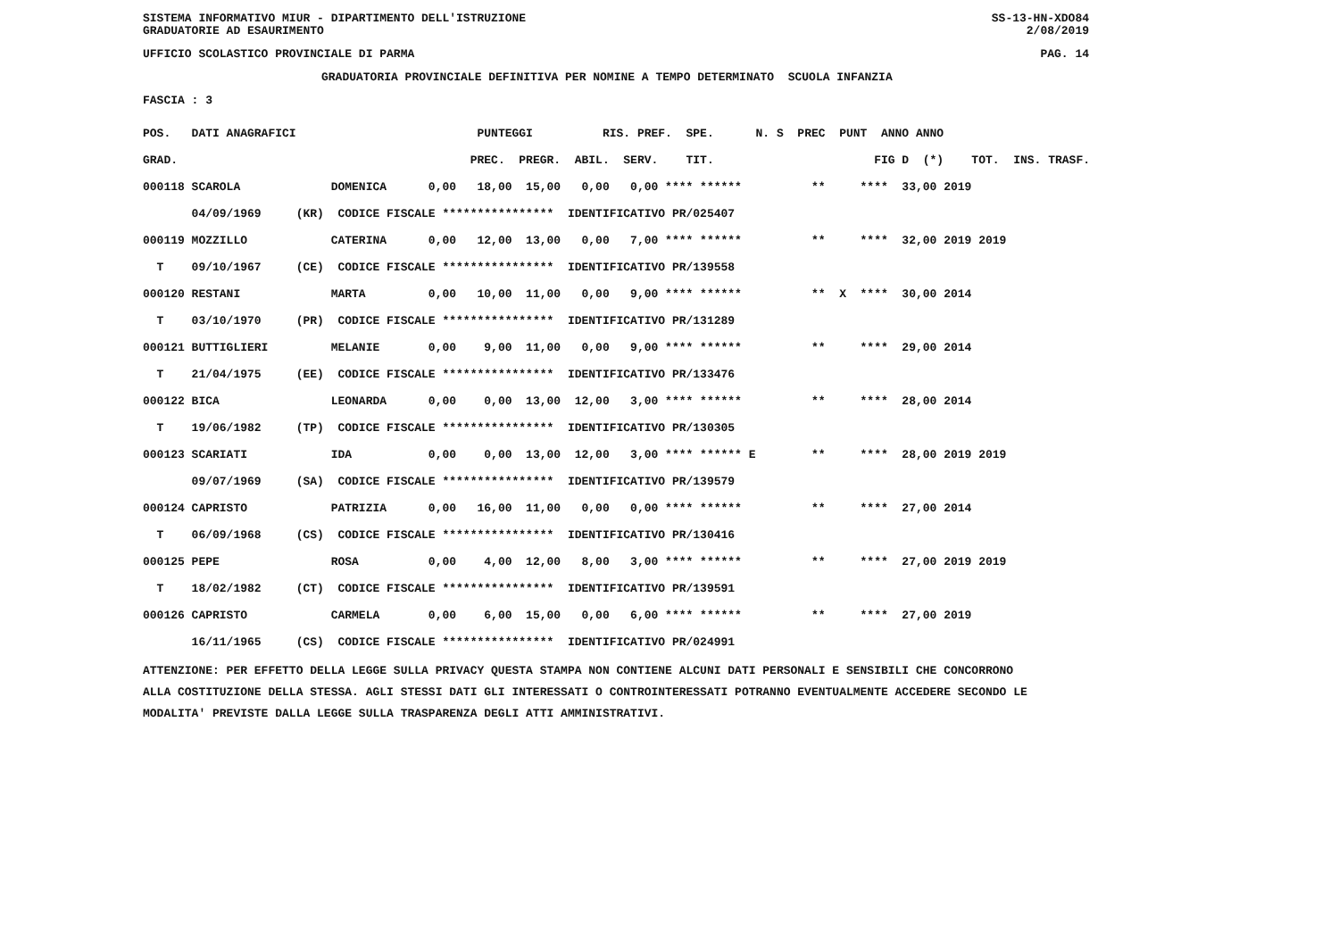SISTEMA INFORMATIVO MIUR - DIPARTIMENTO DELL'ISTRUZIONE SS-13-HN-XDO84
GRADUATORIE AD ESAURIMENTO 2/08/2019
UFFICIO SCOLASTICO PROVINCIALE DI PARMA PAG. 14
GRADUATORIA PROVINCIALE DEFINITIVA PER NOMINE A TEMPO DETERMINATO SCUOLA INFANZIA
FASCIA : 3
| POS. DATI ANAGRAFICI | PUNTEGGI RIS. PREF. SPE. N. S PREC PUNT ANNO ANNO |
| --- | --- |
| GRAD. | PREC. PREGR. ABIL. SERV. TIT. FIG D (*) TOT. INS. TRASF. |
| 000118 SCAROLA | DOMENICA 0,00 18,00 15,00 0,00 0,00 **** ****** ** **** 33,00 2019 |
| 04/09/1969 | (KR) CODICE FISCALE **************** IDENTIFICATIVO PR/025407 |
| 000119 MOZZILLO | CATERINA 0,00 12,00 13,00 0,00 7,00 **** ****** ** **** 32,00 2019 2019 |
| T 09/10/1967 | (CE) CODICE FISCALE **************** IDENTIFICATIVO PR/139558 |
| 000120 RESTANI | MARTA 0,00 10,00 11,00 0,00 9,00 **** ****** ** X **** 30,00 2014 |
| T 03/10/1970 | (PR) CODICE FISCALE **************** IDENTIFICATIVO PR/131289 |
| 000121 BUTTIGLIERI | MELANIE 0,00 9,00 11,00 0,00 9,00 **** ****** ** **** 29,00 2014 |
| T 21/04/1975 | (EE) CODICE FISCALE **************** IDENTIFICATIVO PR/133476 |
| 000122 BICA | LEONARDA 0,00 0,00 13,00 12,00 3,00 **** ****** ** **** 28,00 2014 |
| T 19/06/1982 | (TP) CODICE FISCALE **************** IDENTIFICATIVO PR/130305 |
| 000123 SCARIATI | IDA 0,00 0,00 13,00 12,00 3,00 **** ****** E ** **** 28,00 2019 2019 |
| 09/07/1969 | (SA) CODICE FISCALE **************** IDENTIFICATIVO PR/139579 |
| 000124 CAPRISTO | PATRIZIA 0,00 16,00 11,00 0,00 0,00 **** ****** ** **** 27,00 2014 |
| T 06/09/1968 | (CS) CODICE FISCALE **************** IDENTIFICATIVO PR/130416 |
| 000125 PEPE | ROSA 0,00 4,00 12,00 8,00 3,00 **** ****** ** **** 27,00 2019 2019 |
| T 18/02/1982 | (CT) CODICE FISCALE **************** IDENTIFICATIVO PR/139591 |
| 000126 CAPRISTO | CARMELA 0,00 6,00 15,00 0,00 6,00 **** ****** ** **** 27,00 2019 |
| 16/11/1965 | (CS) CODICE FISCALE **************** IDENTIFICATIVO PR/024991 |
ATTENZIONE: PER EFFETTO DELLA LEGGE SULLA PRIVACY QUESTA STAMPA NON CONTIENE ALCUNI DATI PERSONALI E SENSIBILI CHE CONCORRONO ALLA COSTITUZIONE DELLA STESSA. AGLI STESSI DATI GLI INTERESSATI O CONTROINTERESSATI POTRANNO EVENTUALMENTE ACCEDERE SECONDO LE MODALITA' PREVISTE DALLA LEGGE SULLA TRASPARENZA DEGLI ATTI AMMINISTRATIVI.